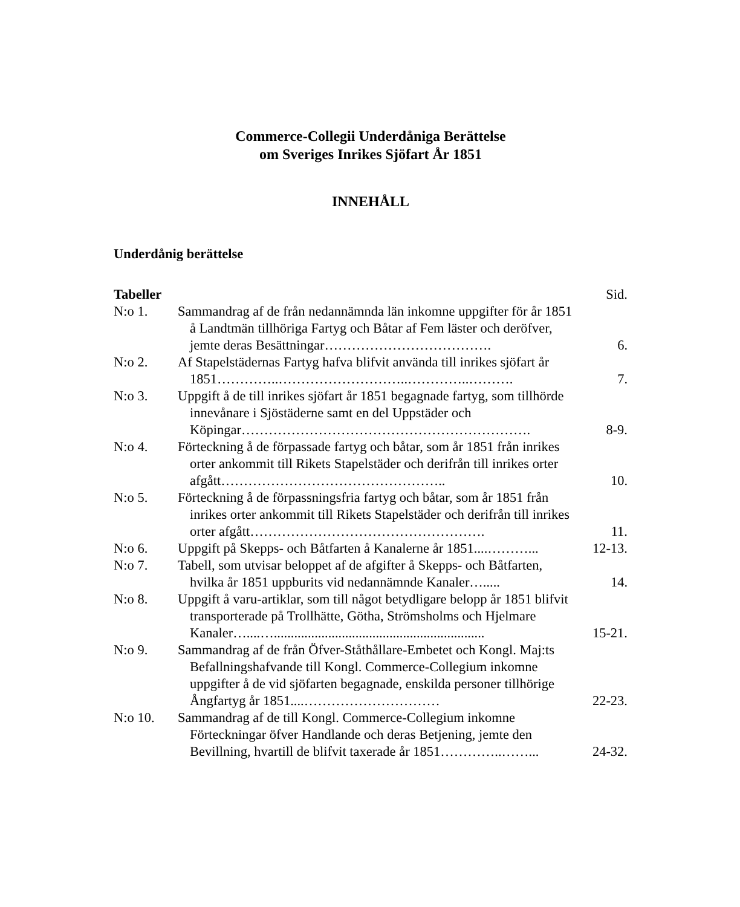Commerce-Collegii Underdåniga Berättelse
om Sveriges Inrikes Sjöfart År 1851
INNEHÅLL
Underdånig berättelse
| Tabeller | | Sid. |
| N:o 1. | Sammandrag af de från nedannämnda län inkomne uppgifter för år 1851 å Landtmän tillhöriga Fartyg och Båtar af Fem läster och deröfver, jemte deras Besättningar………………………………. | 6. |
| N:o 2. | Af Stapelstädernas Fartyg hafva blifvit använda till inrikes sjöfart år 1851…………..………………………..…………..………. | 7. |
| N:o 3. | Uppgift å de till inrikes sjöfart år 1851 begagnade fartyg, som tillhörde innevånare i Sjöstäderne samt en del Uppstäder och Köpingar………………………………………………………. | 8-9. |
| N:o 4. | Förteckning å de förpassade fartyg och båtar, som år 1851 från inrikes orter ankommit till Rikets Stapelstäder och derifrån till inrikes orter afgått………………………………………….. | 10. |
| N:o 5. | Förteckning å de förpassningsfria fartyg och båtar, som år 1851 från inrikes orter ankommit till Rikets Stapelstäder och derifrån till inrikes orter afgått……………………………………………. | 11. |
| N:o 6. | Uppgift på Skepps- och Båtfarten å Kanalerne år 1851....………... | 12-13. |
| N:o 7. | Tabell, som utvisar beloppet af de afgifter å Skepps- och Båtfarten, hvilka år 1851 uppburits vid nedannämnde Kanaler…..... | 14. |
| N:o 8. | Uppgift å varu-artiklar, som till något betydligare belopp år 1851 blifvit transporterade på Trollhätte, Götha, Strömsholms och Hjelmare Kanaler…....….............................................................. | 15-21. |
| N:o 9. | Sammandrag af de från Öfver-Ståthållare-Embetet och Kongl. Maj:ts Befallningshafvande till Kongl. Commerce-Collegium inkomne uppgifter å de vid sjöfarten begagnade, enskilda personer tillhörige Ångfartyg år 1851....………………………… | 22-23. |
| N:o 10. | Sammandrag af de till Kongl. Commerce-Collegium inkomne Förteckningar öfver Handlande och deras Betjening, jemte den Bevillning, hvartill de blifvit taxerade år 1851…………..……... | 24-32. |